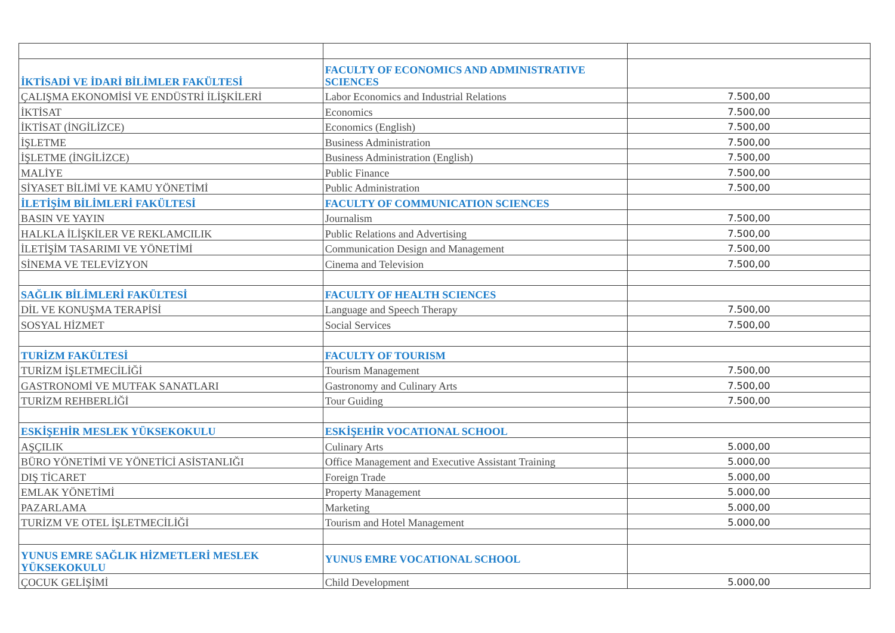| İKTİSADİ VE İDARİ BİLİMLER FAKÜLTESİ | FACULTY OF ECONOMICS AND ADMINISTRATIVE SCIENCES | |
| ÇALIŞMA EKONOMİSİ VE ENDÜSTRİ İLİŞKİLERİ | Labor Economics and Industrial Relations | 7.500,00 |
| İKTİSAT | Economics | 7.500,00 |
| İKTİSAT (İNGİLİZCE) | Economics (English) | 7.500,00 |
| İŞLETME | Business Administration | 7.500,00 |
| İŞLETME (İNGİLİZCE) | Business Administration (English) | 7.500,00 |
| MALİYE | Public Finance | 7.500,00 |
| SİYASET BİLİMİ VE KAMU YÖNETİMİ | Public Administration | 7.500,00 |
| İLETİŞİM BİLİMLERİ FAKÜLTESİ | FACULTY OF COMMUNICATION SCIENCES | |
| BASIN VE YAYIN | Journalism | 7.500,00 |
| HALKLA İLİŞKİLER VE REKLAMCILIK | Public Relations and Advertising | 7.500,00 |
| İLETİŞİM TASARIMI VE YÖNETİMİ | Communication Design and Management | 7.500,00 |
| SİNEMA VE TELEVİZYON | Cinema and Television | 7.500,00 |
| SAĞLIK BİLİMLERİ FAKÜLTESİ | FACULTY OF HEALTH SCIENCES | |
| DİL VE KONUŞMA TERAPİSİ | Language and Speech Therapy | 7.500,00 |
| SOSYAL HİZMET | Social Services | 7.500,00 |
| TURİZM FAKÜLTESİ | FACULTY OF TOURISM | |
| TURİZM İŞLETMECİLİĞİ | Tourism Management | 7.500,00 |
| GASTRONOMİ VE MUTFAK SANATLARI | Gastronomy and Culinary Arts | 7.500,00 |
| TURİZM REHBERLİĞİ | Tour Guiding | 7.500,00 |
| ESKİŞEHİR MESLEK YÜKSEKOKULU | ESKİŞEHİR VOCATIONAL SCHOOL | |
| AŞÇILIK | Culinary Arts | 5.000,00 |
| BÜRO YÖNETİMİ VE YÖNETİCİ ASİSTANLIĞI | Office Management and Executive Assistant Training | 5.000,00 |
| DIŞ TİCARET | Foreign Trade | 5.000,00 |
| EMLAK YÖNETİMİ | Property Management | 5.000,00 |
| PAZARLAMA | Marketing | 5.000,00 |
| TURİZM VE OTEL İŞLETMECİLİĞİ | Tourism and Hotel Management | 5.000,00 |
| YUNUS EMRE SAĞLIK HİZMETLERİ MESLEK YÜKSEKOKULU | YUNUS EMRE VOCATIONAL SCHOOL | |
| ÇOCUK GELİŞİMİ | Child Development | 5.000,00 |